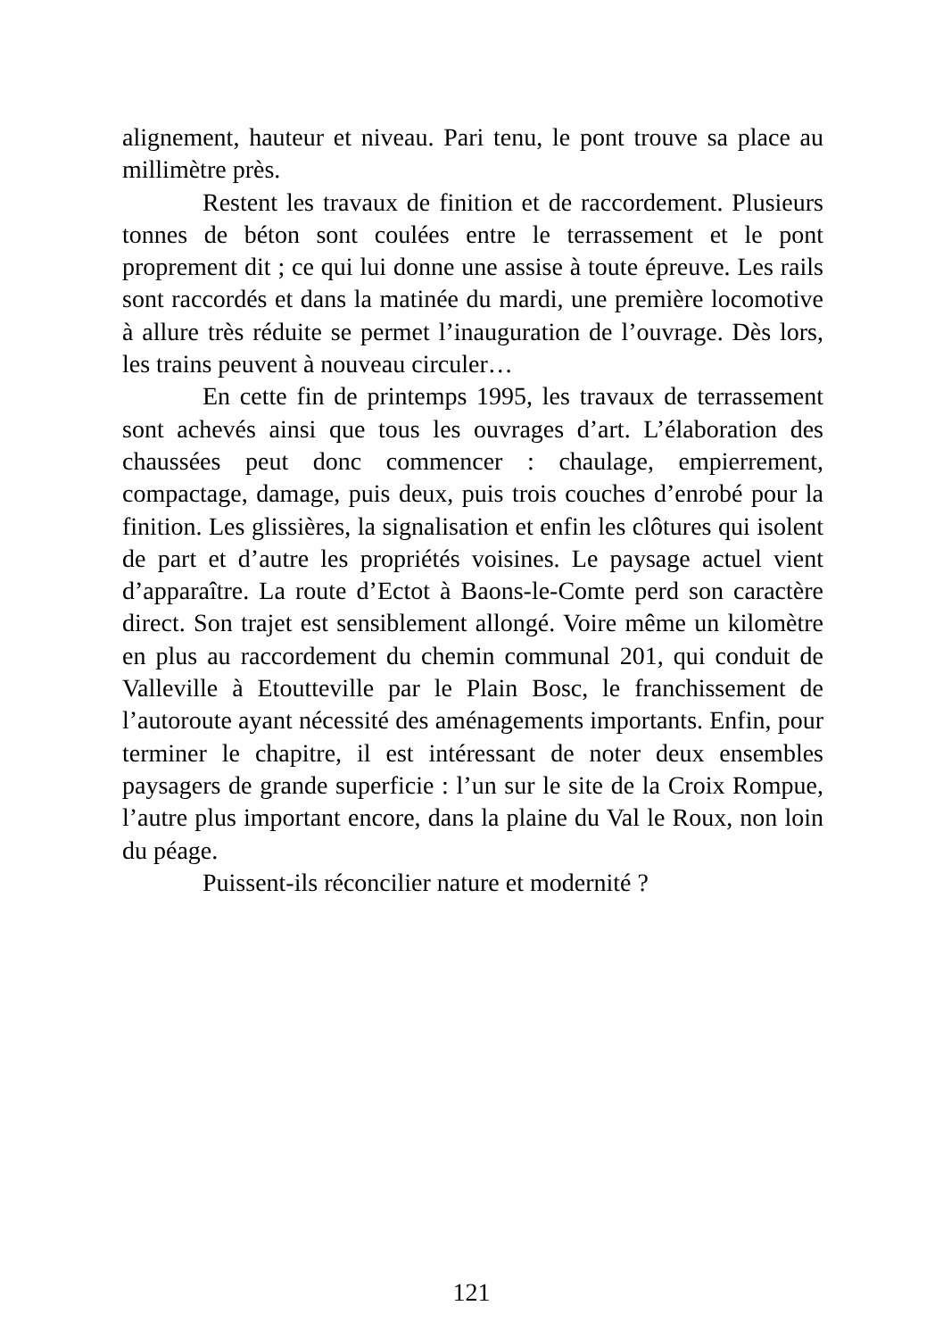alignement, hauteur et niveau. Pari tenu, le pont trouve sa place au millimètre près.
Restent les travaux de finition et de raccordement. Plusieurs tonnes de béton sont coulées entre le terrassement et le pont proprement dit ; ce qui lui donne une assise à toute épreuve. Les rails sont raccordés et dans la matinée du mardi, une première locomotive à allure très réduite se permet l’inauguration de l’ouvrage. Dès lors, les trains peuvent à nouveau circuler…
En cette fin de printemps 1995, les travaux de terrassement sont achevés ainsi que tous les ouvrages d’art. L’élaboration des chaussées peut donc commencer : chaulage, empierrement, compactage, damage, puis deux, puis trois couches d’enrobé pour la finition. Les glissières, la signalisation et enfin les clôtures qui isolent de part et d’autre les propriétés voisines. Le paysage actuel vient d’apparaître. La route d’Ectot à Baons-le-Comte perd son caractère direct. Son trajet est sensiblement allongé. Voire même un kilomètre en plus au raccordement du chemin communal 201, qui conduit de Valleville à Etoutteville par le Plain Bosc, le franchissement de l’autoroute ayant nécessité des aménagements importants. Enfin, pour terminer le chapitre, il est intéressant de noter deux ensembles paysagers de grande superficie : l’un sur le site de la Croix Rompue, l’autre plus important encore, dans la plaine du Val le Roux, non loin du péage.
Puissent-ils réconcilier nature et modernité ?
121